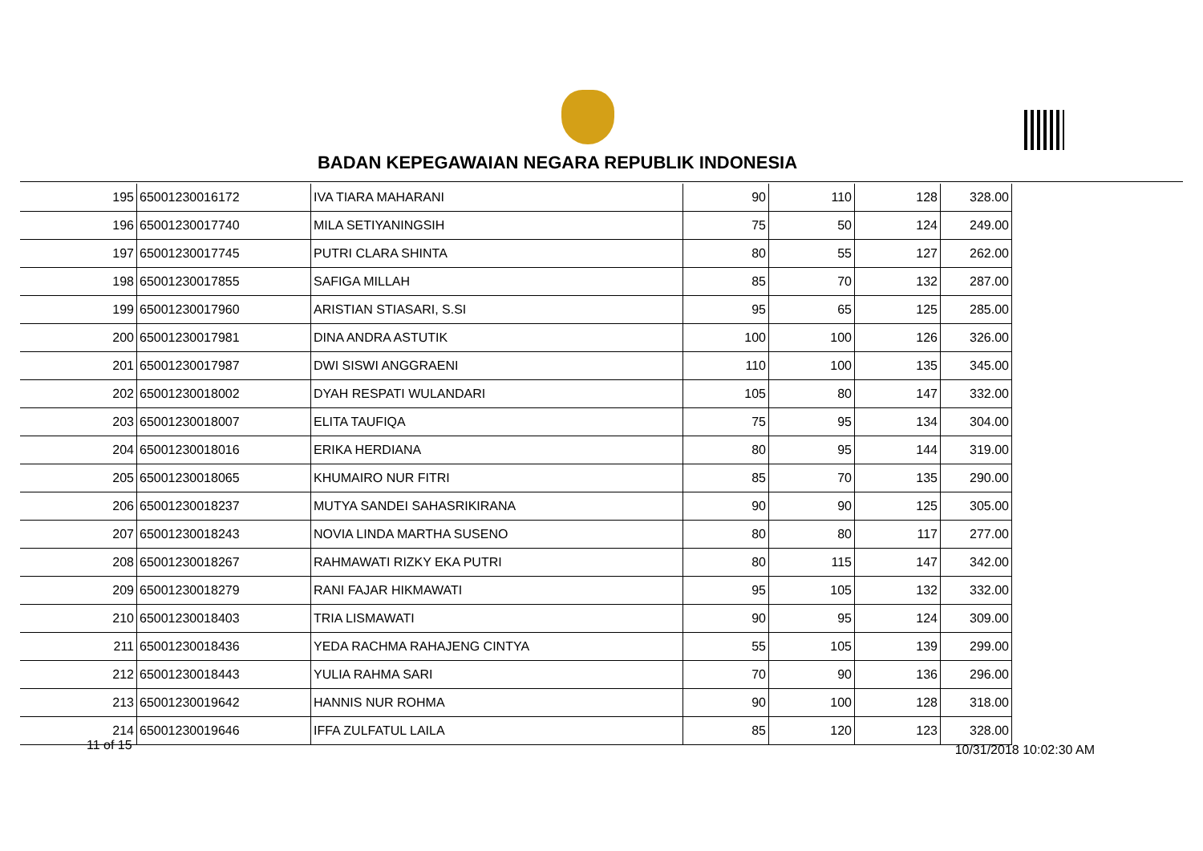BADAN KEPEGAWAIAN NEGARA REPUBLIK INDONESIA
| 195 | 65001230016172 | IVA TIARA MAHARANI | 90 | 110 | 128 | 328.00 |
| 196 | 65001230017740 | MILA SETIYANINGSIH | 75 | 50 | 124 | 249.00 |
| 197 | 65001230017745 | PUTRI CLARA SHINTA | 80 | 55 | 127 | 262.00 |
| 198 | 65001230017855 | SAFIGA MILLAH | 85 | 70 | 132 | 287.00 |
| 199 | 65001230017960 | ARISTIAN STIASARI, S.SI | 95 | 65 | 125 | 285.00 |
| 200 | 65001230017981 | DINA ANDRA ASTUTIK | 100 | 100 | 126 | 326.00 |
| 201 | 65001230017987 | DWI SISWI ANGGRAENI | 110 | 100 | 135 | 345.00 |
| 202 | 65001230018002 | DYAH RESPATI WULANDARI | 105 | 80 | 147 | 332.00 |
| 203 | 65001230018007 | ELITA TAUFIQA | 75 | 95 | 134 | 304.00 |
| 204 | 65001230018016 | ERIKA HERDIANA | 80 | 95 | 144 | 319.00 |
| 205 | 65001230018065 | KHUMAIRO NUR FITRI | 85 | 70 | 135 | 290.00 |
| 206 | 65001230018237 | MUTYA SANDEI SAHASRIKIRANA | 90 | 90 | 125 | 305.00 |
| 207 | 65001230018243 | NOVIA LINDA MARTHA SUSENO | 80 | 80 | 117 | 277.00 |
| 208 | 65001230018267 | RAHMAWATI RIZKY EKA PUTRI | 80 | 115 | 147 | 342.00 |
| 209 | 65001230018279 | RANI FAJAR HIKMAWATI | 95 | 105 | 132 | 332.00 |
| 210 | 65001230018403 | TRIA LISMAWATI | 90 | 95 | 124 | 309.00 |
| 211 | 65001230018436 | YEDA RACHMA RAHAJENG CINTYA | 55 | 105 | 139 | 299.00 |
| 212 | 65001230018443 | YULIA RAHMA SARI | 70 | 90 | 136 | 296.00 |
| 213 | 65001230019642 | HANNIS NUR ROHMA | 90 | 100 | 128 | 318.00 |
| 214 | 65001230019646 | IFFA ZULFATUL LAILA | 85 | 120 | 123 | 328.00 |
11 of 15 10/31/2018 10:02:30 AM